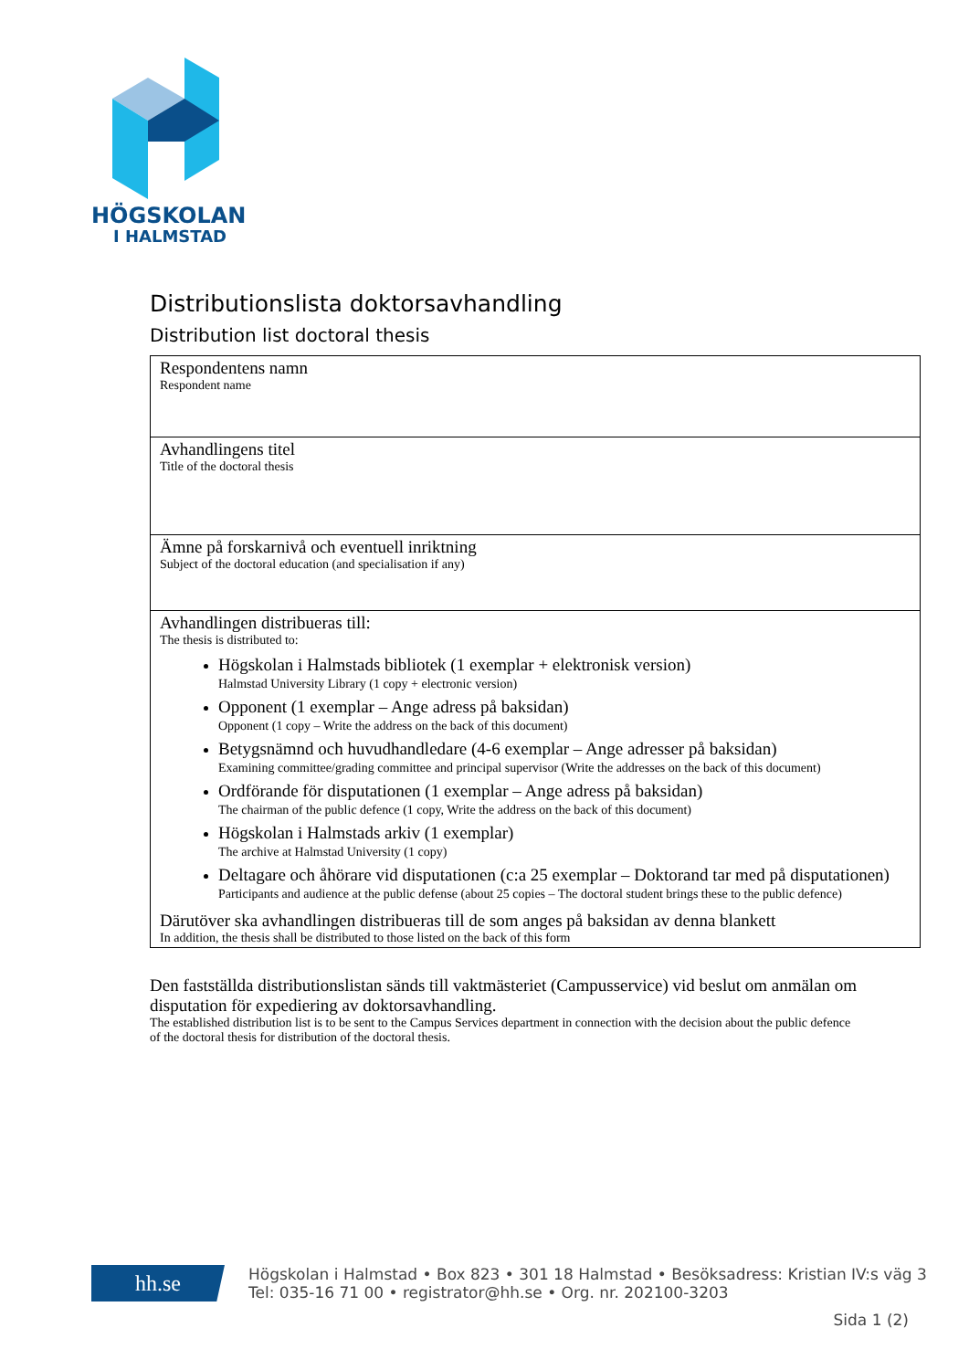HÖGSKOLAN
I HALMSTAD
Distributionslista doktorsavhandling
Distribution list doctoral thesis
| Respondentens namn Respondent name |
| Avhandlingens titel Title of the doctoral thesis |
| Ämne på forskarnivå och eventuell inriktning Subject of the doctoral education (and specialisation if any) |
| Avhandlingen distribueras till: The thesis is distributed to: Högskolan i Halmstads bibliotek (1 exemplar + elektronisk version) Halmstad University Library (1 copy + electronic version) Opponent (1 exemplar – Ange adress på baksidan) Opponent (1 copy – Write the address on the back of this document) Betygsnämnd och huvudhandledare (4-6 exemplar – Ange adresser på baksidan) Examining committee/grading committee and principal supervisor (Write the addresses on the back of this document) Ordförande för disputationen (1 exemplar – Ange adress på baksidan) The chairman of the public defence (1 copy, Write the address on the back of this document) Högskolan i Halmstads arkiv (1 exemplar) The archive at Halmstad University (1 copy) Deltagare och åhörare vid disputationen (c:a 25 exemplar – Doktorand tar med på disputationen) Participants and audience at the public defense (about 25 copies – The doctoral student brings these to the public defence) Därutöver ska avhandlingen distribueras till de som anges på baksidan av denna blankett In addition, the thesis shall be distributed to those listed on the back of this form |
Den fastställda distributionslistan sänds till vaktmästeriet (Campusservice) vid beslut om anmälan om disputation för expediering av doktorsavhandling.
The established distribution list is to be sent to the Campus Services department in connection with the decision about the public defence of the doctoral thesis for distribution of the doctoral thesis.
hh.se
Högskolan i Halmstad • Box 823 • 301 18 Halmstad • Besöksadress: Kristian IV:s väg 3
Tel: 035-16 71 00 • registrator@hh.se • Org. nr. 202100-3203
Sida 1 (2)